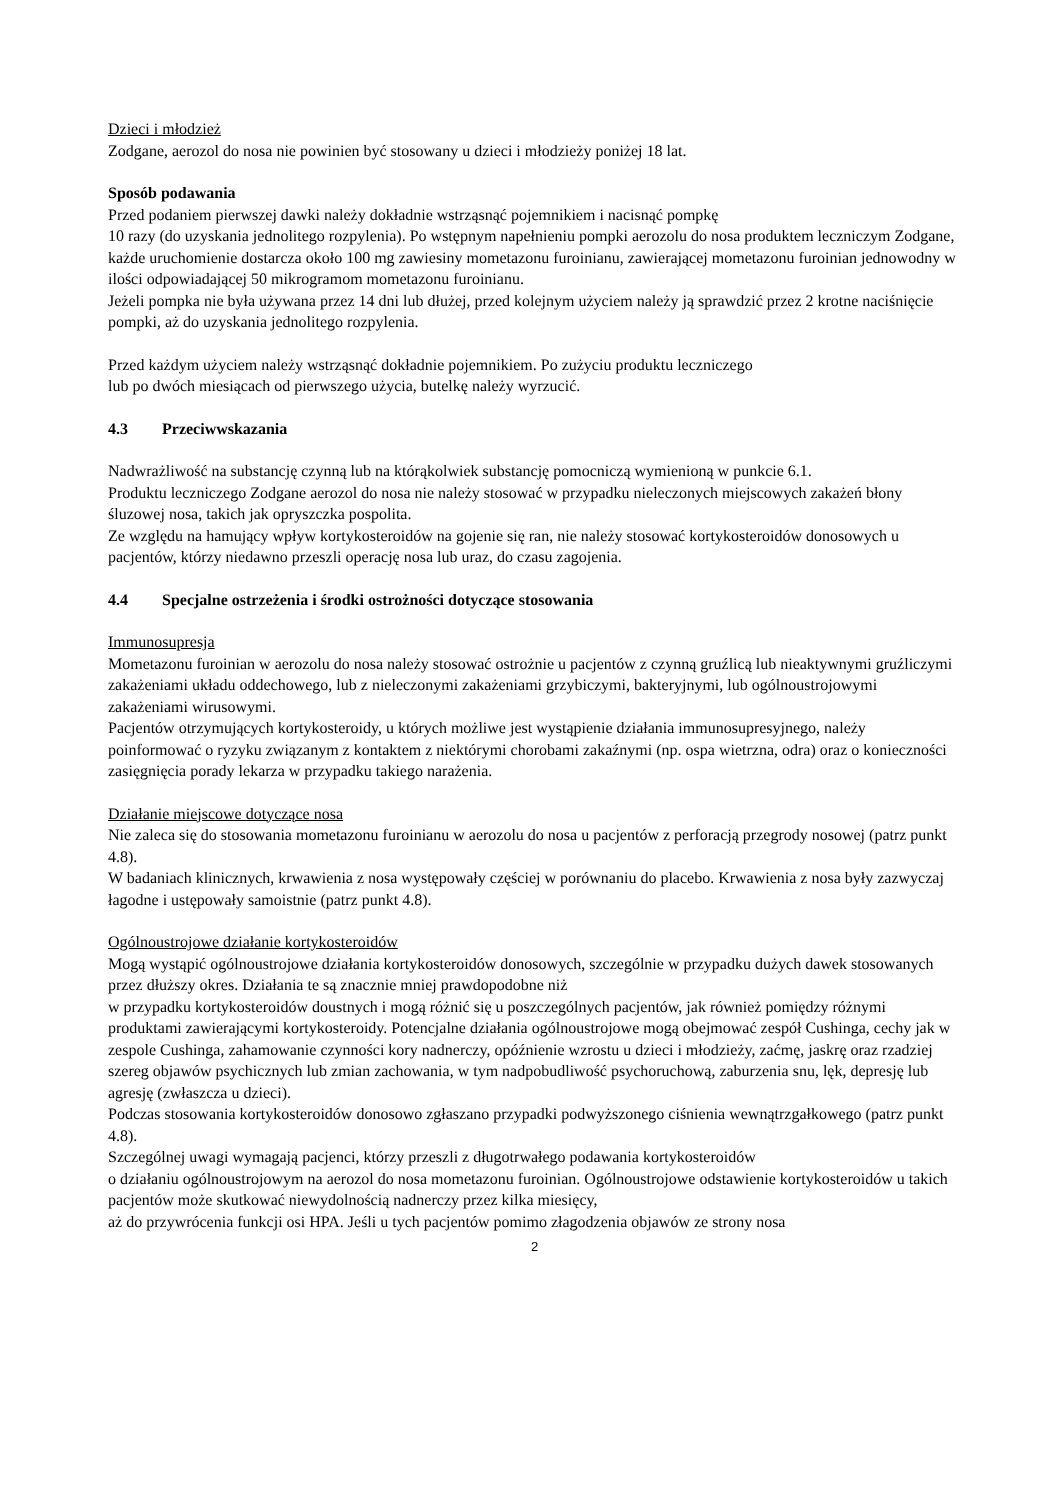Dzieci i młodzież
Zodgane, aerozol do nosa nie powinien być stosowany u dzieci i młodzieży poniżej 18 lat.
Sposób podawania
Przed podaniem pierwszej dawki należy dokładnie wstrząsnąć pojemnikiem i nacisnąć pompkę
10 razy (do uzyskania jednolitego rozpylenia). Po wstępnym napełnieniu pompki aerozolu do nosa produktem leczniczym Zodgane, każde uruchomienie dostarcza około 100 mg zawiesiny mometazonu furoinianu, zawierającej mometazonu furoinian jednowodny w ilości odpowiadającej 50 mikrogramom mometazonu furoinianu.
Jeżeli pompka nie była używana przez 14 dni lub dłużej, przed kolejnym użyciem należy ją sprawdzić przez 2 krotne naciśnięcie pompki, aż do uzyskania jednolitego rozpylenia.
Przed każdym użyciem należy wstrząsnąć dokładnie pojemnikiem. Po zużyciu produktu leczniczego
lub po dwóch miesiącach od pierwszego użycia, butelkę należy wyrzucić.
4.3 Przeciwwskazania
Nadwrażliwość na substancję czynną lub na którąkolwiek substancję pomocniczą wymienioną w punkcie 6.1.
Produktu leczniczego Zodgane aerozol do nosa nie należy stosować w przypadku nieleczonych miejscowych zakażeń błony śluzowej nosa, takich jak opryszczka pospolita.
Ze względu na hamujący wpływ kortykosteroidów na gojenie się ran, nie należy stosować kortykosteroidów donosowych u pacjentów, którzy niedawno przeszli operację nosa lub uraz, do czasu zagojenia.
4.4 Specjalne ostrzeżenia i środki ostrożności dotyczące stosowania
Immunosupresja
Mometazonu furoinian w aerozolu do nosa należy stosować ostrożnie u pacjentów z czynną gruźlicą lub nieaktywnymi gruźliczymi zakażeniami układu oddechowego, lub z nieleczonymi zakażeniami grzybiczymi, bakteryjnymi, lub ogólnoustrojowymi zakażeniami wirusowymi.
Pacjentów otrzymujących kortykosteroidy, u których możliwe jest wystąpienie działania immunosupresyjnego, należy poinformować o ryzyku związanym z kontaktem z niektórymi chorobami zakaźnymi (np. ospa wietrzna, odra) oraz o konieczności zasięgnięcia porady lekarza w przypadku takiego narażenia.
Działanie miejscowe dotyczące nosa
Nie zaleca się do stosowania mometazonu furoinianu w aerozolu do nosa u pacjentów z perforacją przegrody nosowej (patrz punkt 4.8).
W badaniach klinicznych, krwawienia z nosa występowały częściej w porównaniu do placebo. Krwawienia z nosa były zazwyczaj łagodne i ustępowały samoistnie (patrz punkt 4.8).
Ogólnoustrojowe działanie kortykosteroidów
Mogą wystąpić ogólnoustrojowe działania kortykosteroidów donosowych, szczególnie w przypadku dużych dawek stosowanych przez dłuższy okres. Działania te są znacznie mniej prawdopodobne niż
w przypadku kortykosteroidów doustnych i mogą różnić się u poszczególnych pacjentów, jak również pomiędzy różnymi produktami zawierającymi kortykosteroidy. Potencjalne działania ogólnoustrojowe mogą obejmować zespół Cushinga, cechy jak w zespole Cushinga, zahamowanie czynności kory nadnerczy, opóźnienie wzrostu u dzieci i młodzieży, zaćmę, jaskrę oraz rzadziej szereg objawów psychicznych lub zmian zachowania, w tym nadpobudliwość psychoruchową, zaburzenia snu, lęk, depresję lub agresję (zwłaszcza u dzieci).
Podczas stosowania kortykosteroidów donosowo zgłaszano przypadki podwyższonego ciśnienia wewnątrzgałkowego (patrz punkt 4.8).
Szczególnej uwagi wymagają pacjenci, którzy przeszli z długotrwałego podawania kortykosteroidów
o działaniu ogólnoustrojowym na aerozol do nosa mometazonu furoinian. Ogólnoustrojowe odstawienie kortykosteroidów u takich pacjentów może skutkować niewydolnością nadnerczy przez kilka miesięcy,
aż do przywrócenia funkcji osi HPA. Jeśli u tych pacjentów pomimo złagodzenia objawów ze strony nosa
2